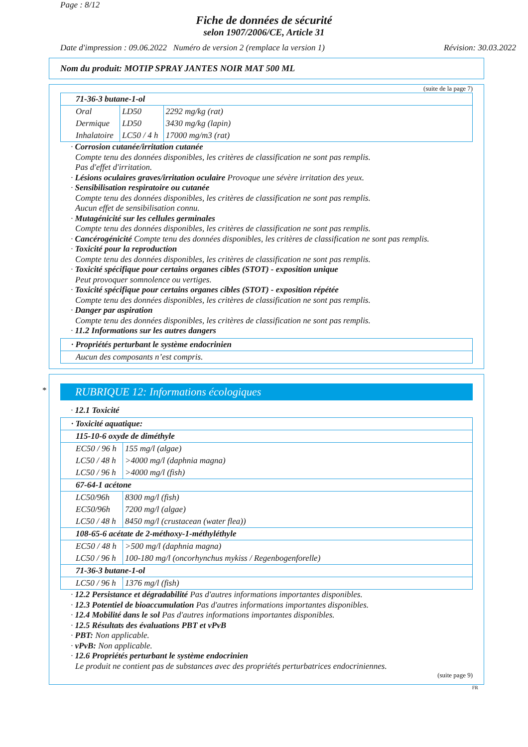Page : 8/12
Fiche de données de sécurité
selon 1907/2006/CE, Article 31
Date d'impression : 09.06.2022 Numéro de version 2 (remplace la version 1) Révision: 30.03.2022
Nom du produit: MOTIP SPRAY JANTES NOIR MAT 500 ML
(suite de la page 7)
| 71-36-3 butane-1-ol | | |
| Oral | LD50 | 2292 mg/kg (rat) |
| Dermique | LD50 | 3430 mg/kg (lapin) |
| Inhalatoire | LC50 / 4 h | 17000 mg/m3 (rat) |
· Corrosion cutanée/irritation cutanée
Compte tenu des données disponibles, les critères de classification ne sont pas remplis.
Pas d'effet d'irritation.
· Lésions oculaires graves/irritation oculaire Provoque une sévère irritation des yeux.
· Sensibilisation respiratoire ou cutanée
Compte tenu des données disponibles, les critères de classification ne sont pas remplis.
Aucun effet de sensibilisation connu.
· Mutagénicité sur les cellules germinales
Compte tenu des données disponibles, les critères de classification ne sont pas remplis.
· Cancérogénicité Compte tenu des données disponibles, les critères de classification ne sont pas remplis.
· Toxicité pour la reproduction
Compte tenu des données disponibles, les critères de classification ne sont pas remplis.
· Toxicité spécifique pour certains organes cibles (STOT) - exposition unique
Peut provoquer somnolence ou vertiges.
· Toxicité spécifique pour certains organes cibles (STOT) - exposition répétée
Compte tenu des données disponibles, les critères de classification ne sont pas remplis.
· Danger par aspiration
Compte tenu des données disponibles, les critères de classification ne sont pas remplis.
· 11.2 Informations sur les autres dangers
| · Propriétés perturbant le système endocrinien |
| Aucun des composants n’est compris. |
*
RUBRIQUE 12: Informations écologiques
· 12.1 Toxicité
| · Toxicité aquatique: | |
| 115-10-6 oxyde de diméthyle | |
| EC50 / 96 h | 155 mg/l (algae) |
| LC50 / 48 h | >4000 mg/l (daphnia magna) |
| LC50 / 96 h | >4000 mg/l (fish) |
| 67-64-1 acétone | |
| LC50/96h | 8300 mg/l (fish) |
| EC50/96h | 7200 mg/l (algae) |
| LC50 / 48 h | 8450 mg/l (crustacean (water flea)) |
| 108-65-6 acétate de 2-méthoxy-1-méthyléthyle | |
| EC50 / 48 h | >500 mg/l (daphnia magna) |
| LC50 / 96 h | 100-180 mg/l (oncorhynchus mykiss / Regenbogenforelle) |
| 71-36-3 butane-1-ol | |
| LC50 / 96 h | 1376 mg/l (fish) |
· 12.2 Persistance et dégradabilité Pas d'autres informations importantes disponibles.
· 12.3 Potentiel de bioaccumulation Pas d'autres informations importantes disponibles.
· 12.4 Mobilité dans le sol Pas d'autres informations importantes disponibles.
· 12.5 Résultats des évaluations PBT et vPvB
· PBT: Non applicable.
· vPvB: Non applicable.
· 12.6 Propriétés perturbant le système endocrinien
Le produit ne contient pas de substances avec des propriétés perturbatrices endocriniennes.
(suite page 9)
FR